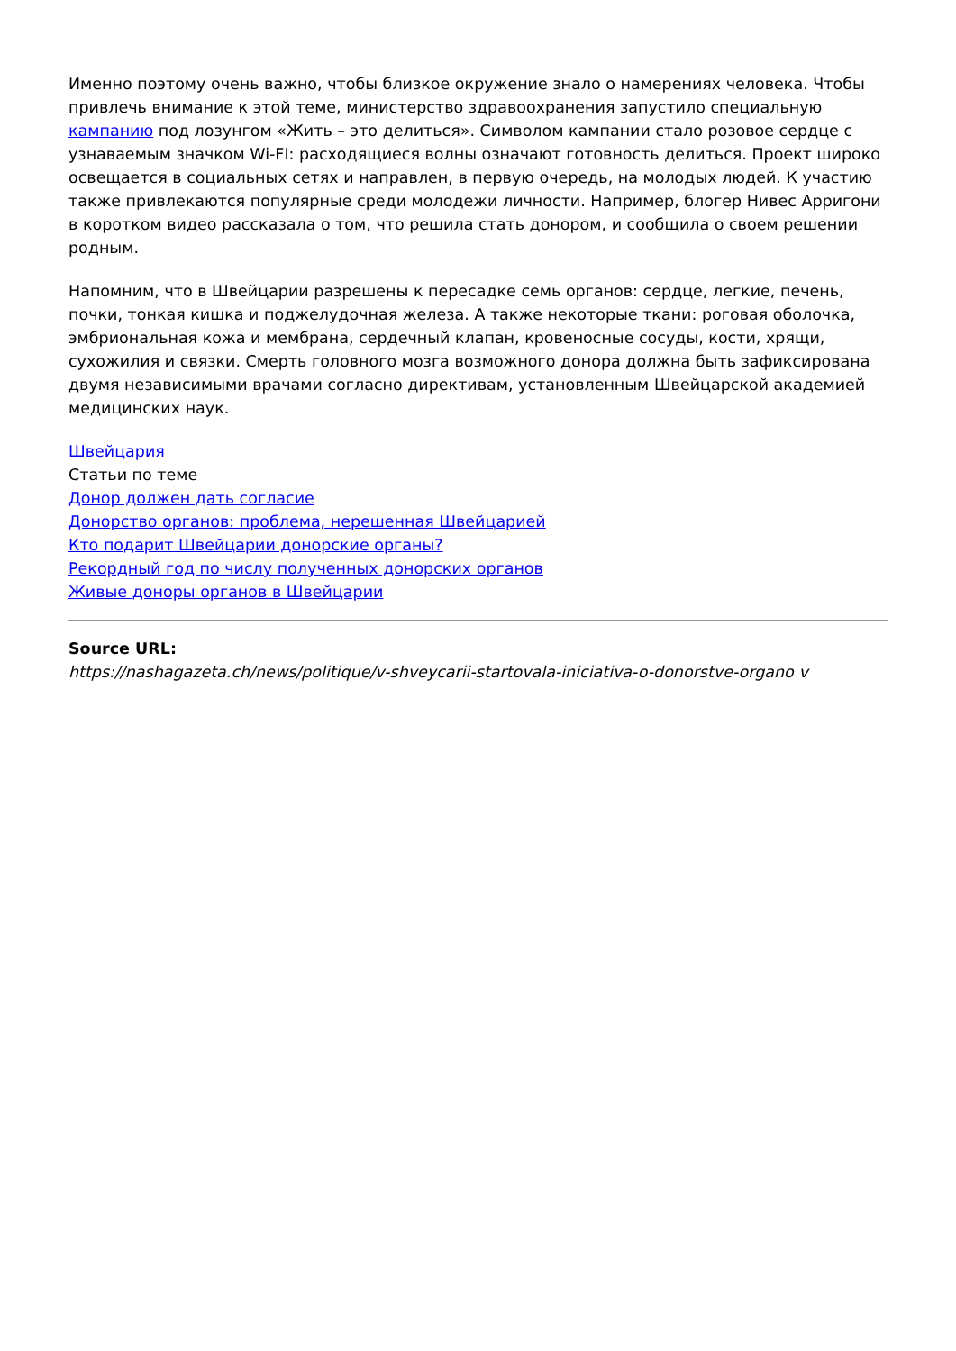Именно поэтому очень важно, чтобы близкое окружение знало о намерениях человека. Чтобы привлечь внимание к этой теме, министерство здравоохранения запустило специальную кампанию под лозунгом «Жить – это делиться». Символом кампании стало розовое сердце с узнаваемым значком Wi-FI: расходящиеся волны означают готовность делиться. Проект широко освещается в социальных сетях и направлен, в первую очередь, на молодых людей. К участию также привлекаются популярные среди молодежи личности. Например, блогер Нивес Арригони в коротком видео рассказала о том, что решила стать донором, и сообщила о своем решении родным.
Напомним, что в Швейцарии разрешены к пересадке семь органов: сердце, легкие, печень, почки, тонкая кишка и поджелудочная железа. А также некоторые ткани: роговая оболочка, эмбриональная кожа и мембрана, сердечный клапан, кровеносные сосуды, кости, хрящи, сухожилия и связки. Смерть головного мозга возможного донора должна быть зафиксирована двумя независимыми врачами согласно директивам, установленным Швейцарской академией медицинских наук.
Швейцария
Статьи по теме
Донор должен дать согласие
Донорство органов: проблема, нерешенная Швейцарией
Кто подарит Швейцарии донорские органы?
Рекордный год по числу полученных донорских органов
Живые доноры органов в Швейцарии
Source URL:
https://nashagazeta.ch/news/politique/v-shveycarii-startovala-iniciativa-o-donorstve-organo v